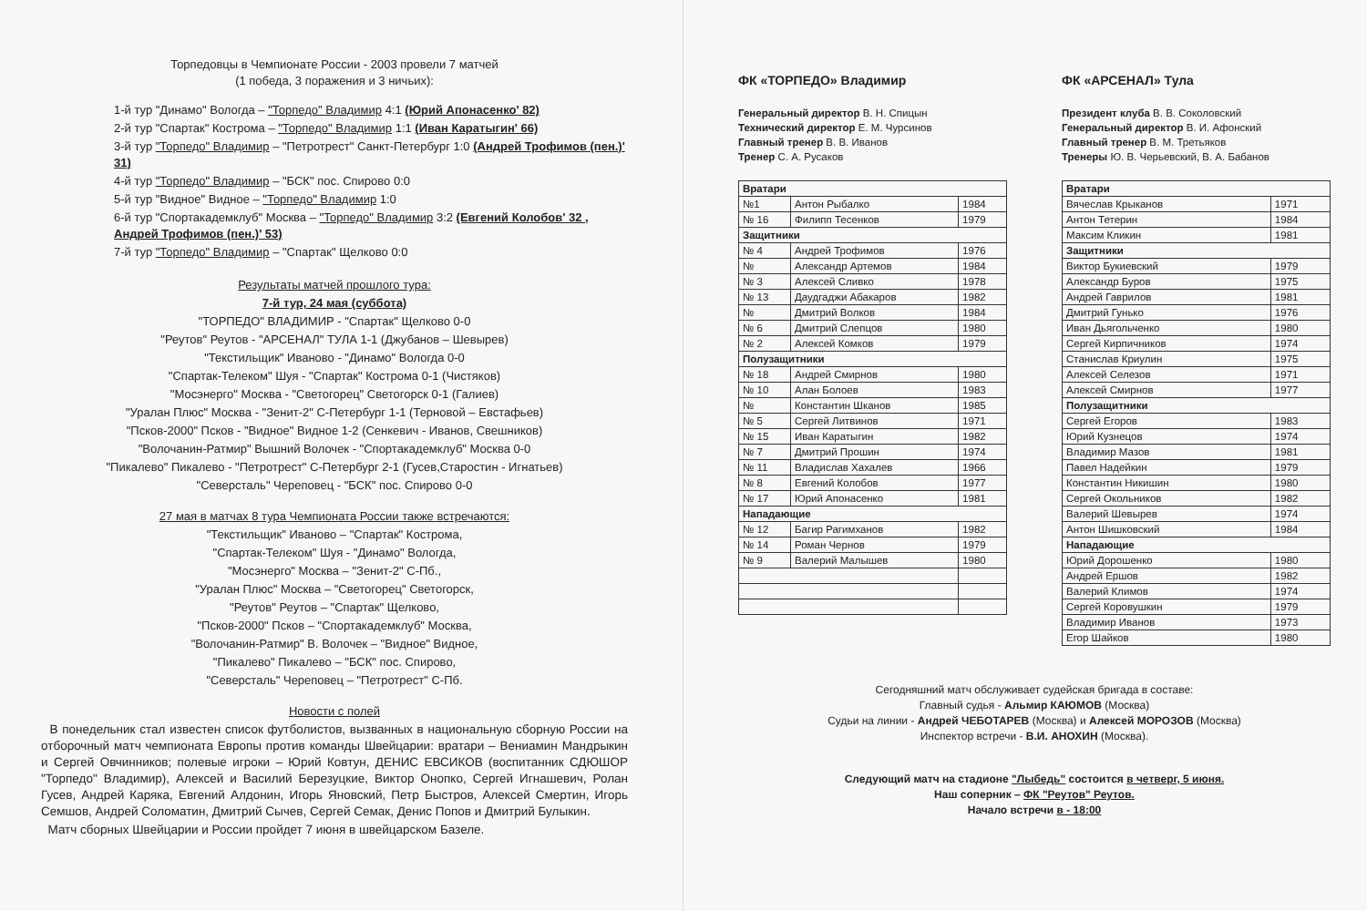Торпедовцы в Чемпионате России - 2003 провели 7 матчей
(1 победа, 3 поражения и 3 ничьих):
1-й тур "Динамо" Вологда – "Торпедо" Владимир 4:1 (Юрий Апонасенко' 82)
2-й тур "Спартак" Кострома – "Торпедо" Владимир 1:1 (Иван Каратыгин' 66)
3-й тур "Торпедо" Владимир – "Петротрест" Санкт-Петербург 1:0 (Андрей Трофимов (пен.)' 31)
4-й тур "Торпедо" Владимир – "БСК" пос. Спирово 0:0
5-й тур "Видное" Видное – "Торпедо" Владимир 1:0
6-й тур "Спортакадемклуб" Москва – "Торпедо" Владимир 3:2 (Евгений Колобов' 32 , Андрей Трофимов (пен.)' 53)
7-й тур "Торпедо" Владимир – "Спартак" Щелково 0:0
Результаты матчей прошлого тура:
7-й тур, 24 мая (суббота)
"ТОРПЕДО" ВЛАДИМИР - "Спартак" Щелково 0-0
"Реутов" Реутов - "АРСЕНАЛ" ТУЛА 1-1 (Джубанов – Шевырев)
"Текстильщик" Иваново - "Динамо" Вологда 0-0
"Спартак-Телеком" Шуя - "Спартак" Кострома 0-1 (Чистяков)
"Мосэнерго" Москва - "Светогорец" Светогорск 0-1 (Галиев)
"Уралан Плюс" Москва - "Зенит-2" С-Петербург 1-1 (Терновой – Евстафьев)
"Псков-2000" Псков - "Видное" Видное 1-2 (Сенкевич - Иванов, Свешников)
"Волочанин-Ратмир" Вышний Волочек - "Спортакадемклуб" Москва 0-0
"Пикалево" Пикалево - "Петротрест" С-Петербург 2-1 (Гусев,Старостин - Игнатьев)
"Северсталь" Череповец - "БСК" пос. Спирово 0-0
27 мая в матчах 8 тура Чемпионата России также встречаются:
"Текстильщик" Иваново – "Спартак" Кострома,
"Спартак-Телеком" Шуя - "Динамо" Вологда,
"Мосэнерго" Москва – "Зенит-2" С-Пб.,
"Уралан Плюс" Москва – "Светогорец" Светогорск,
"Реутов" Реутов – "Спартак" Щелково,
"Псков-2000" Псков – "Спортакадемклуб" Москва,
"Волочанин-Ратмир" В. Волочек – "Видное" Видное,
"Пикалево" Пикалево – "БСК" пос. Спирово,
"Северсталь" Череповец – "Петротрест" С-Пб.
Новости с полей
В понедельник стал известен список футболистов, вызванных в национальную сборную России на отборочный матч чемпионата Европы против команды Швейцарии: вратари – Вениамин Мандрыкин и Сергей Овчинников; полевые игроки – Юрий Ковтун, ДЕНИС ЕВСИКОВ (воспитанник СДЮШОР "Торпедо" Владимир), Алексей и Василий Березуцкие, Виктор Онопко, Сергей Игнашевич, Ролан Гусев, Андрей Каряка, Евгений Алдонин, Игорь Яновский, Петр Быстров, Алексей Смертин, Игорь Семшов, Андрей Соломатин, Дмитрий Сычев, Сергей Семак, Денис Попов и Дмитрий Булыкин.
Матч сборных Швейцарии и России пройдет 7 июня в швейцарском Базеле.
ФК «ТОРПЕДО» Владимир
Генеральный директор В. Н. Спицын
Технический директор Е. М. Чурсинов
Главный тренер В. В. Иванов
Тренер С. А. Русаков
| Вратари | | |
| --- | --- | --- |
| №1 | Антон Рыбалко | 1984 |
| № 16 | Филипп Тесенков | 1979 |
| Защитники | | |
| № 4 | Андрей Трофимов | 1976 |
| № | Александр Артемов | 1984 |
| № 3 | Алексей Сливко | 1978 |
| № 13 | Даудгаджи Абакаров | 1982 |
| № | Дмитрий Волков | 1984 |
| № 6 | Дмитрий Слепцов | 1980 |
| № 2 | Алексей Комков | 1979 |
| Полузащитники | | |
| № 18 | Андрей Смирнов | 1980 |
| № 10 | Алан Болоев | 1983 |
| № | Константин Шканов | 1985 |
| № 5 | Сергей Литвинов | 1971 |
| № 15 | Иван Каратыгин | 1982 |
| № 7 | Дмитрий Прошин | 1974 |
| № 11 | Владислав Хахалев | 1966 |
| № 8 | Евгений Колобов | 1977 |
| № 17 | Юрий Апонасенко | 1981 |
| Нападающие | | |
| № 12 | Багир Рагимханов | 1982 |
| № 14 | Роман Чернов | 1979 |
| № 9 | Валерий Малышев | 1980 |
ФК «АРСЕНАЛ» Тула
Президент клуба В. В. Соколовский
Генеральный директор В. И. Афонский
Главный тренер В. М. Третьяков
Тренеры Ю. В. Черьевский, В. А. Бабанов
| Вратари | |
| --- | --- |
| Вячеслав Крыканов | 1971 |
| Антон Тетерин | 1984 |
| Максим Кликин | 1981 |
| Защитники | |
| Виктор Букиевский | 1979 |
| Александр Буров | 1975 |
| Андрей Гаврилов | 1981 |
| Дмитрий Гунько | 1976 |
| Иван Дьягольченко | 1980 |
| Сергей Кирпичников | 1974 |
| Станислав Криулин | 1975 |
| Алексей Селезов | 1971 |
| Алексей Смирнов | 1977 |
| Полузащитники | |
| Сергей Егоров | 1983 |
| Юрий Кузнецов | 1974 |
| Владимир Мазов | 1981 |
| Павел Надейкин | 1979 |
| Константин Никишин | 1980 |
| Сергей Окольников | 1982 |
| Валерий Шевырев | 1974 |
| Антон Шишковский | 1984 |
| Нападающие | |
| Юрий Дорошенко | 1980 |
| Андрей Ершов | 1982 |
| Валерий Климов | 1974 |
| Сергей Коровушкин | 1979 |
| Владимир Иванов | 1973 |
| Егор Шайков | 1980 |
Сегодняшний матч обслуживает судейская бригада в составе:
Главный судья - Альмир КАЮМОВ (Москва)
Судьи на линии - Андрей ЧЕБОТАРЕВ (Москва) и Алексей МОРОЗОВ (Москва)
Инспектор встречи - В.И. АНОХИН (Москва).
Следующий матч на стадионе "Лыбедь" состоится в четверг, 5 июня.
Наш соперник – ФК "Реутов" Реутов.
Начало встречи в - 18:00